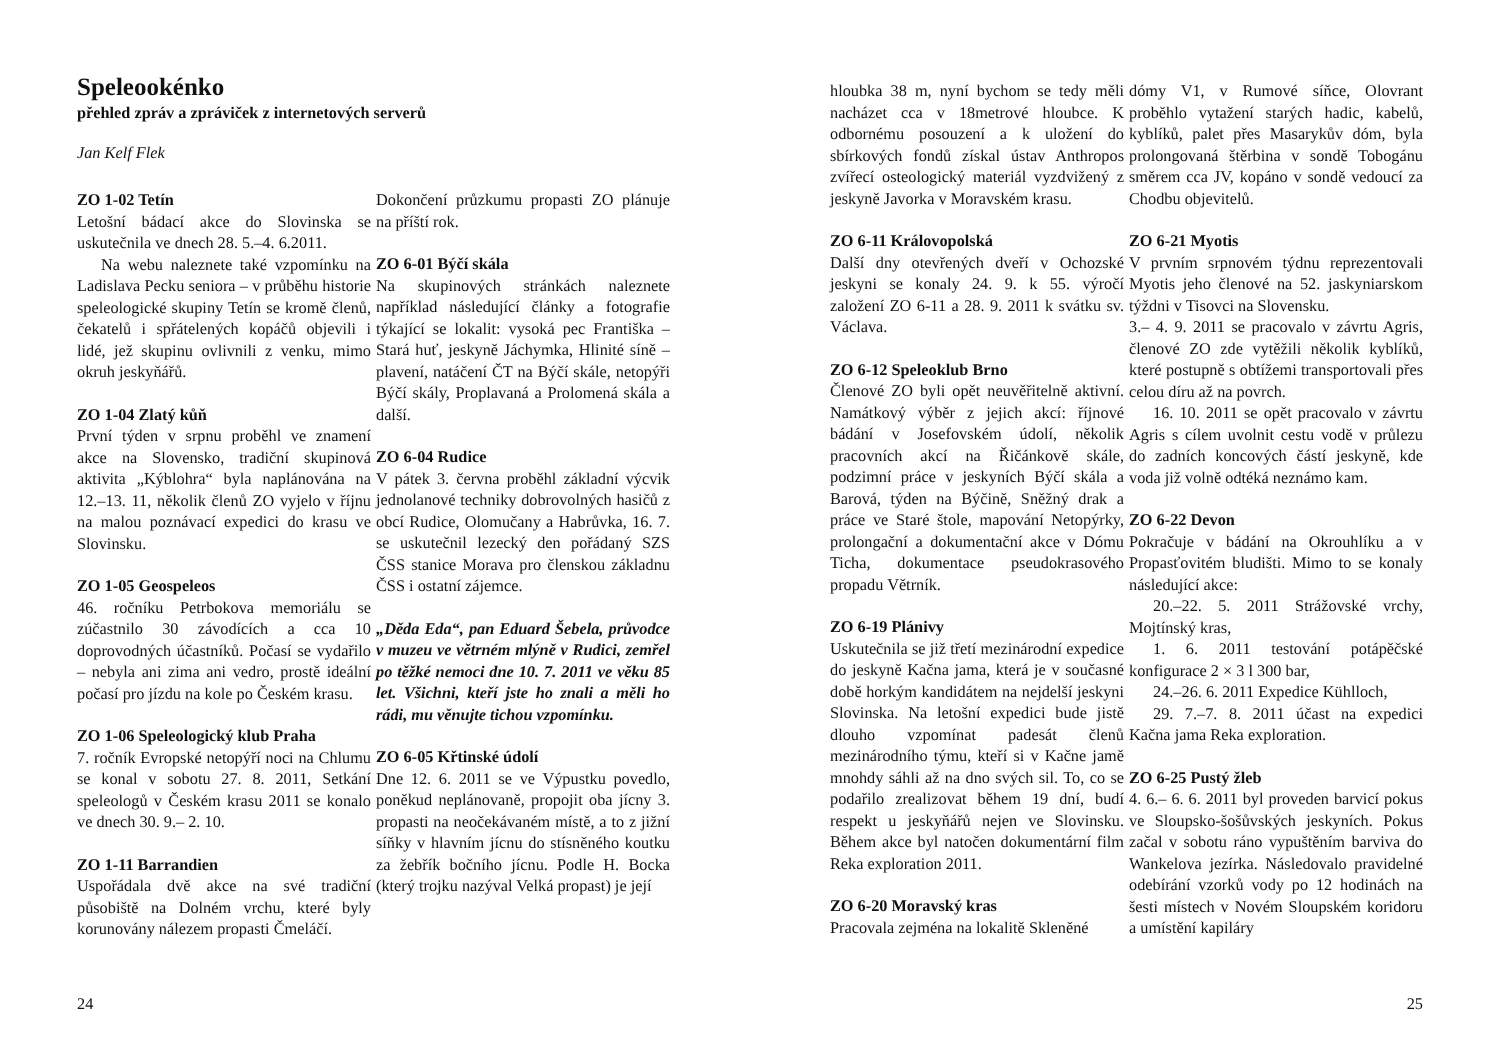Speleookénko
přehled zpráv a zpráviček z internetových serverů
Jan Kelf Flek
ZO 1-02 Tetín
Letošní bádací akce do Slovinska se uskutečnila ve dnech 28. 5.–4. 6.2011.
Na webu naleznete také vzpomínku na Ladislava Pecku seniora – v průběhu historie speleologické skupiny Tetín se kromě členů, čekatelů i spřátelených kopáčů objevili i lidé, jež skupinu ovlivnili z venku, mimo okruh jeskyňářů.
ZO 1-04 Zlatý kůň
První týden v srpnu proběhl ve znamení akce na Slovensko, tradiční skupinová aktivita „Kýblohra“ byla naplánována na 12.–13. 11, několik členů ZO vyjelo v říjnu na malou poznávací expedici do krasu ve Slovinsku.
ZO 1-05 Geospeleos
46. ročníku Petrbokova memoriálu se zúčastnilo 30 závodících a cca 10 doprovodných účastníků. Počasí se vydařilo – nebyla ani zima ani vedro, prostě ideální počasí pro jízdu na kole po Českém krasu.
ZO 1-06 Speleologický klub Praha
7. ročník Evropské netopýří noci na Chlumu se konal v sobotu 27. 8. 2011, Setkání speleologů v Českém krasu 2011 se konalo ve dnech 30. 9.– 2. 10.
ZO 1-11 Barrandien
Uspořádala dvě akce na své tradiční působiště na Dolném vrchu, které byly korunovány nálezem propasti Čmeláčí.
Dokončení průzkumu propasti ZO plánuje na příští rok.
ZO 6-01 Býčí skála
Na skupinových stránkách naleznete například následující články a fotografie týkající se lokalit: vysoká pec Františka – Stará huť, jeskyně Jáchymka, Hlinité síně – plavení, natáčení ČT na Býčí skále, netopýři Býčí skály, Proplavaná a Prolomená skála a další.
ZO 6-04 Rudice
V pátek 3. června proběhl základní výcvik jednolanové techniky dobrovolných hasičů z obcí Rudice, Olomučany a Habrůvka, 16. 7. se uskutečnil lezecký den pořádaný SZS ČSS stanice Morava pro členskou základnu ČSS i ostatní zájemce.
„Děda Eda“, pan Eduard Šebela, průvodce v muzeu ve větrném mlýně v Rudici, zemřel po těžké nemoci dne 10. 7. 2011 ve věku 85 let. Všichni, kteří jste ho znali a měli ho rádi, mu věnujte tichou vzpomínku.
ZO 6-05 Křtinské údolí
Dne 12. 6. 2011 se ve Výpustku povedlo, poněkud neplánovaně, propojit oba jícny 3. propasti na neočekávaném místě, a to z jižní síňky v hlavním jícnu do stísněného koutku za žebřík bočního jícnu. Podle H. Bocka (který trojku nazýval Velká propast) je její
24
hloubka 38 m, nyní bychom se tedy měli nacházet cca v 18metrové hloubce. K odbornému posouzení a k uložení do sbírkových fondů získal ústav Anthropos zvířecí osteologický materiál vyzdvižený z jeskyně Javorka v Moravském krasu.
ZO 6-11 Královopolská
Další dny otevřených dveří v Ochozské jeskyni se konaly 24. 9. k 55. výročí založení ZO 6-11 a 28. 9. 2011 k svátku sv. Václava.
ZO 6-12 Speleoklub Brno
Členové ZO byli opět neuvěřitelně aktivní. Namátkový výběr z jejich akcí: říjnové bádání v Josefovském údolí, několik pracovních akcí na Řičánkově skále, podzimní práce v jeskyních Býčí skála a Barová, týden na Býčině, Sněžný drak a práce ve Staré štole, mapování Netopýrky, prolongační a dokumentační akce v Dómu Ticha, dokumentace pseudokrasového propadu Větrník.
ZO 6-19 Plánivy
Uskutečnila se již třetí mezinárodní expedice do jeskyně Kačna jama, která je v současné době horkým kandidátem na nejdelší jeskyni Slovinska. Na letošní expedici bude jistě dlouho vzpomínat padesát členů mezinárodního týmu, kteří si v Kačne jamě mnohdy sáhli až na dno svých sil. To, co se podařilo zrealizovat během 19 dní, budí respekt u jeskyňářů nejen ve Slovinsku. Během akce byl natočen dokumentární film Reka exploration 2011.
ZO 6-20 Moravský kras
Pracovala zejména na lokalitě Skleněné
dómy V1, v Rumové síňce, Olovrant proběhlo vytažení starých hadic, kabelů, kyblíků, palet přes Masarykův dóm, byla prolongovaná štěrbina v sondě Tobogánu směrem cca JV, kopáno v sondě vedoucí za Chodbu objevitelů.
ZO 6-21 Myotis
V prvním srpnovém týdnu reprezentovali Myotis jeho členové na 52. jaskyniarskom týždni v Tisovci na Slovensku.
3.– 4. 9. 2011 se pracovalo v závrtu Agris, členové ZO zde vytěžili několik kyblíků, které postupně s obtížemi transportovali přes celou díru až na povrch.
16. 10. 2011 se opět pracovalo v závrtu Agris s cílem uvolnit cestu vodě v průlezu do zadních koncových částí jeskyně, kde voda již volně odtéká neznámo kam.
ZO 6-22 Devon
Pokračuje v bádání na Okrouhlíku a v Propasťovitém bludišti. Mimo to se konaly následující akce:
20.–22. 5. 2011 Strážovské vrchy, Mojtínský kras,
1. 6. 2011 testování potápěčské konfigurace 2 × 3 l 300 bar,
24.–26. 6. 2011 Expedice Kühlloch,
29. 7.–7. 8. 2011 účast na expedici Kačna jama Reka exploration.
ZO 6-25 Pustý žleb
4. 6.– 6. 6. 2011 byl proveden barvicí pokus ve Sloupsko-šošůvských jeskyních. Pokus začal v sobotu ráno vypuštěním barviva do Wankelova jezírka. Následovalo pravidelné odebírání vzorků vody po 12 hodinách na šesti místech v Novém Sloupském koridoru a umístění kapiláry
25